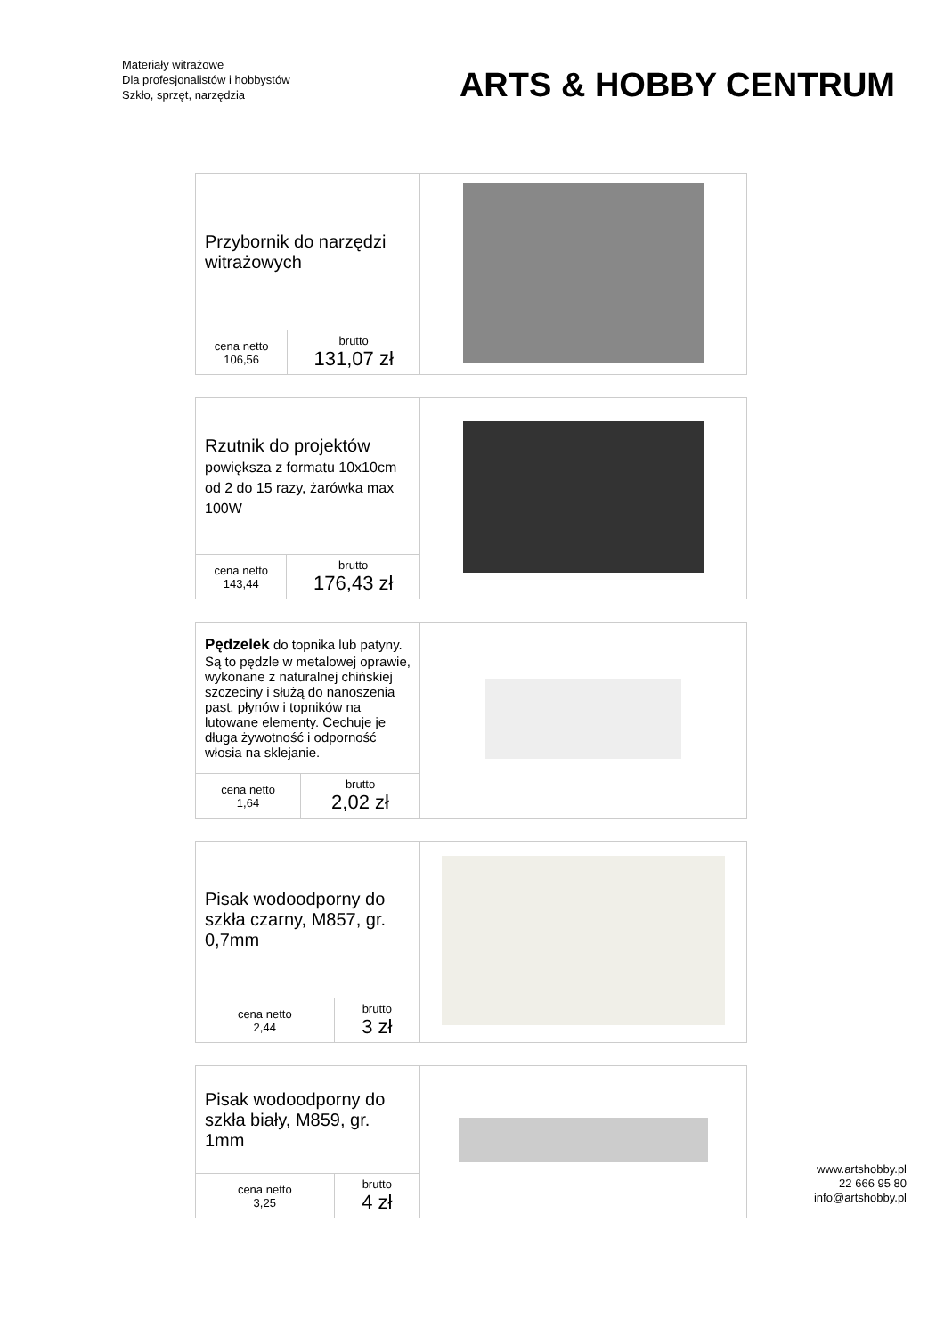Materiały witrażowe
Dla profesjonalistów i hobbystów
Szkło, sprzęt, narzędzia
ARTS & HOBBY CENTRUM
| Przybornik do narzędzi witrażowych | | |
| cena netto 106,56 | brutto 131,07 zł | |
| Rzutnik do projektów powiększa z formatu 10x10cm od 2 do 15 razy, żarówka max 100W | | |
| cena netto 143,44 | brutto 176,43 zł | |
| Pędzelek do topnika lub patyny. Są to pędzle w metalowej oprawie, wykonane z naturalnej chińskiej szczeciny i służą do nanoszenia past, płynów i topników na lutowane elementy. Cechuje je długa żywotność i odporność włosia na sklejanie. | | |
| cena netto 1,64 | brutto 2,02 zł | |
| Pisak wodoodporny do szkła czarny, M857, gr. 0,7mm | | |
| cena netto 2,44 | brutto 3 zł | |
| Pisak wodoodporny do szkła biały, M859, gr. 1mm | | |
| cena netto 3,25 | brutto 4 zł | |
www.artshobby.pl
22 666 95 80
info@artshobby.pl